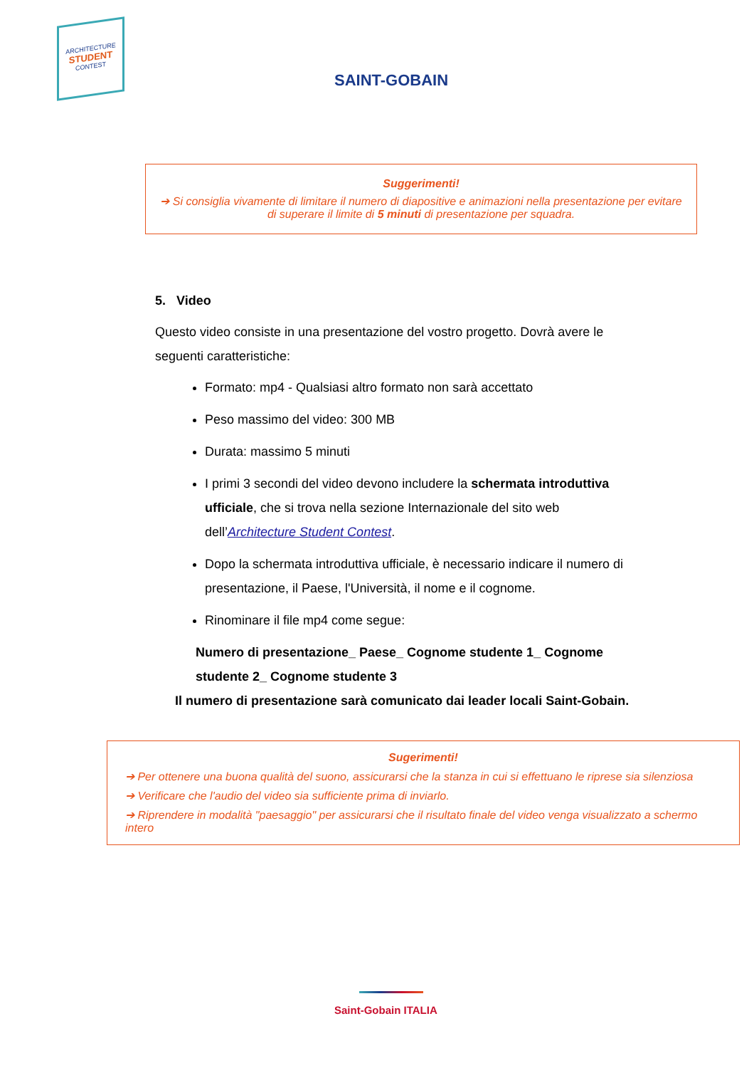ARCHITECTURE
STUDENT
CONTEST
SAINT-GOBAIN
Suggerimenti!
➔ Si consiglia vivamente di limitare il numero di diapositive e animazioni nella presentazione per evitare di superare il limite di 5 minuti di presentazione per squadra.
5. Video
Questo video consiste in una presentazione del vostro progetto. Dovrà avere le seguenti caratteristiche:
Formato: mp4 - Qualsiasi altro formato non sarà accettato
Peso massimo del video: 300 MB
Durata: massimo 5 minuti
I primi 3 secondi del video devono includere la schermata introduttiva ufficiale, che si trova nella sezione Internazionale del sito web dell’Architecture Student Contest.
Dopo la schermata introduttiva ufficiale, è necessario indicare il numero di presentazione, il Paese, l'Università, il nome e il cognome.
Rinominare il file mp4 come segue:
Numero di presentazione_ Paese_ Cognome studente 1_ Cognome studente 2_ Cognome studente 3
Il numero di presentazione sarà comunicato dai leader locali Saint-Gobain.
Sugerimenti!
➔ Per ottenere una buona qualità del suono, assicurarsi che la stanza in cui si effettuano le riprese sia silenziosa
➔ Verificare che l'audio del video sia sufficiente prima di inviarlo.
➔ Riprendere in modalità "paesaggio" per assicurarsi che il risultato finale del video venga visualizzato a schermo intero
Saint-Gobain ITALIA